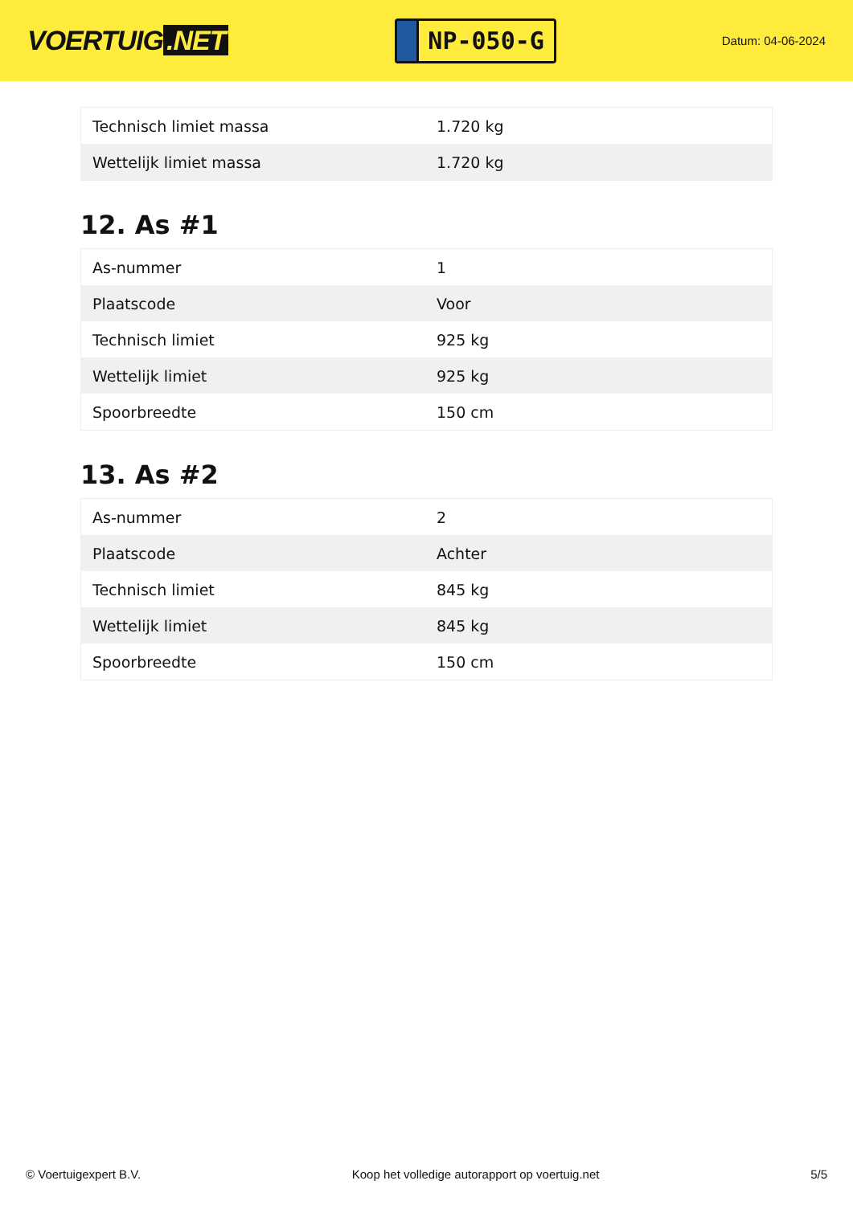VOERTUIG.NET
NP-050-G
Datum: 04-06-2024
| Technisch limiet massa | 1.720 kg |
| Wettelijk limiet massa | 1.720 kg |
12. As #1
| As-nummer | 1 |
| Plaatscode | Voor |
| Technisch limiet | 925 kg |
| Wettelijk limiet | 925 kg |
| Spoorbreedte | 150 cm |
13. As #2
| As-nummer | 2 |
| Plaatscode | Achter |
| Technisch limiet | 845 kg |
| Wettelijk limiet | 845 kg |
| Spoorbreedte | 150 cm |
© Voertuigexpert B.V. Koop het volledige autorapport op voertuig.net 5/5